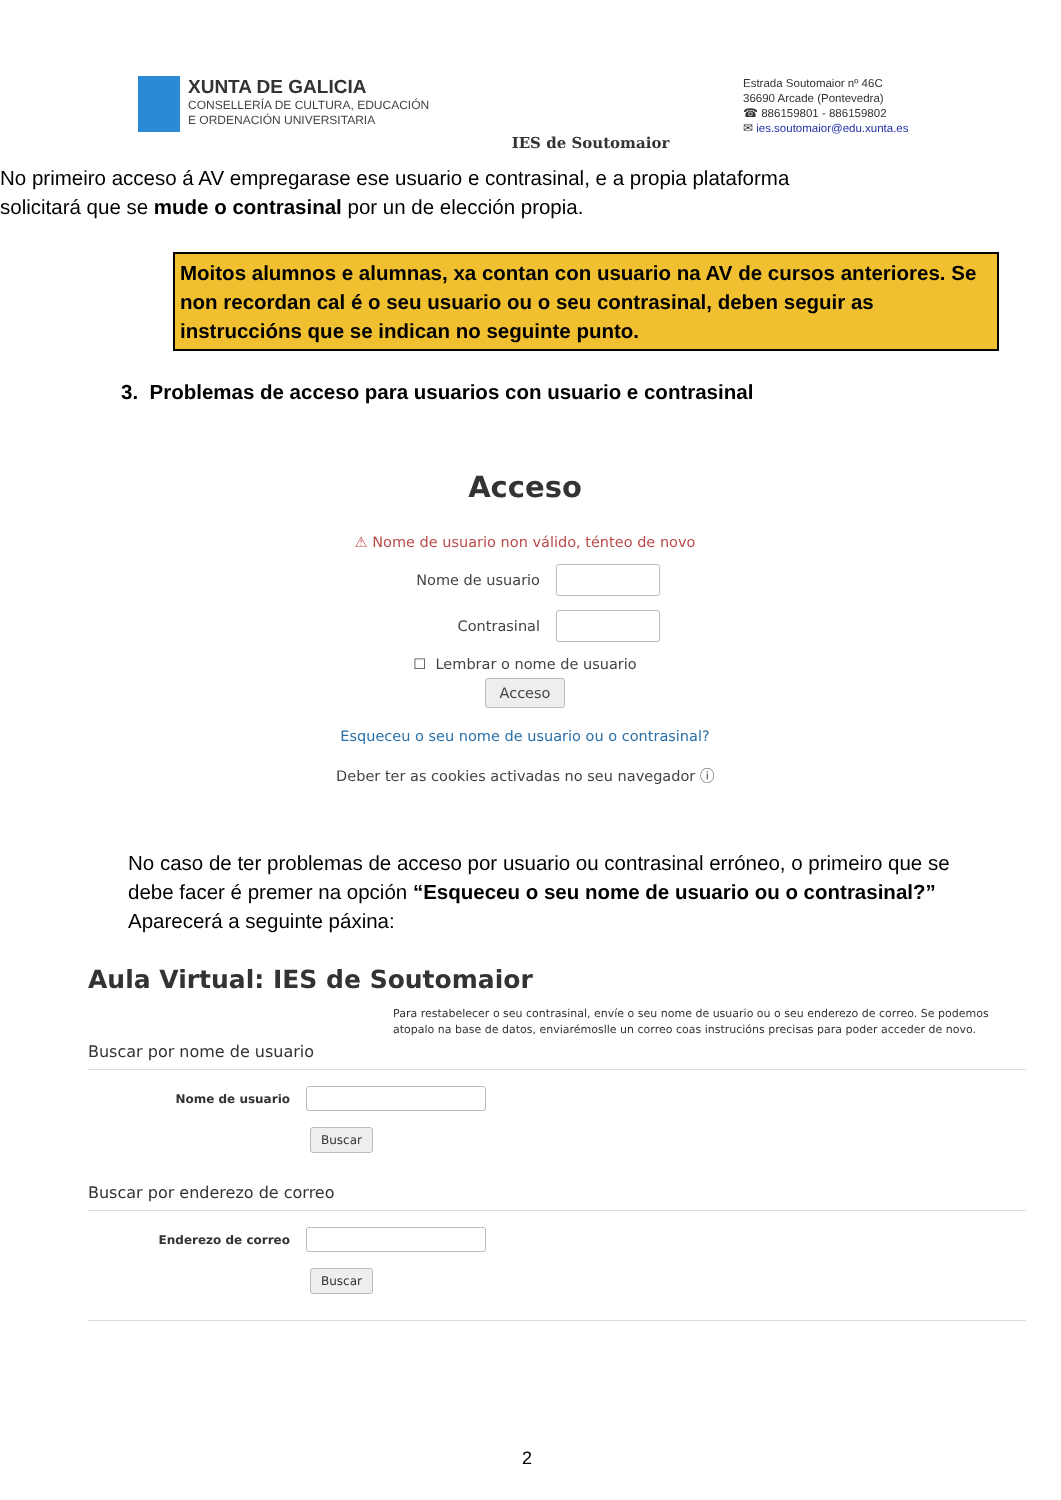XUNTA DE GALICIA
CONSELLERÍA DE CULTURA, EDUCACIÓN
E ORDENACIÓN UNIVERSITARIA
IES de Soutomaior
Estrada Soutomaior nº 46C
36690 Arcade (Pontevedra)
☎ 886159801 - 886159802
✉ ies.soutomaior@edu.xunta.es
No primeiro acceso á AV empregarase ese usuario e contrasinal, e a propia plataforma solicitará que se mude o contrasinal por un de elección propia.
Moitos alumnos e alumnas, xa contan con usuario na AV de cursos anteriores. Se non recordan cal é o seu usuario ou o seu contrasinal, deben seguir as instruccións que se indican no seguinte punto.
3. Problemas de acceso para usuarios con usuario e contrasinal
Acceso
⚠ Nome de usuario non válido, ténteo de novo
Nome de usuario
Contrasinal
☐ Lembrar o nome de usuario
Acceso
Esqueceu o seu nome de usuario ou o contrasinal?
Deber ter as cookies activadas no seu navegador ⓘ
No caso de ter problemas de acceso por usuario ou contrasinal erróneo, o primeiro que se debe facer é premer na opción “Esqueceu o seu nome de usuario ou o contrasinal?” Aparecerá a seguinte páxina:
Aula Virtual: IES de Soutomaior
Para restabelecer o seu contrasinal, envíe o seu nome de usuario ou o seu enderezo de correo. Se podemos atopalo na base de datos, enviarémoslle un correo coas instrucións precisas para poder acceder de novo.
Buscar por nome de usuario
Nome de usuario
Buscar
Buscar por enderezo de correo
Enderezo de correo
Buscar
2